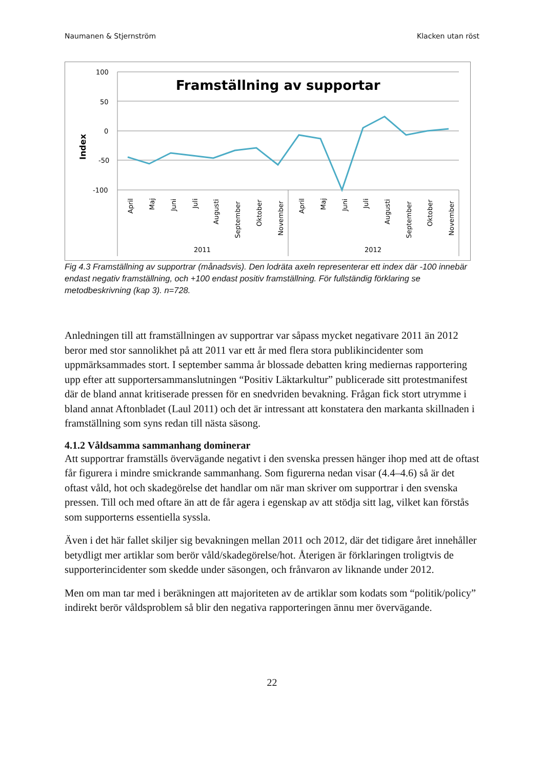Naumanen & Stjernström Klacken utan röst
100
50
0
-50
-100
Index
Framställning av supportar
April
Maj
Juni
Juli
Augusti
September
Oktober
November
April
Maj
Juni
Juli
Augusti
September
Oktober
November
2011
2012
Fig 4.3 Framställning av supportrar (månadsvis). Den lodräta axeln representerar ett index där -100 innebär endast negativ framställning, och +100 endast positiv framställning. För fullständig förklaring se metodbeskrivning (kap 3). n=728.
Anledningen till att framställningen av supportrar var såpass mycket negativare 2011 än 2012 beror med stor sannolikhet på att 2011 var ett år med flera stora publikincidenter som uppmärksammades stort. I september samma år blossade debatten kring mediernas rapportering upp efter att supportersammanslutningen “Positiv Läktarkultur” publicerade sitt protestmanifest där de bland annat kritiserade pressen för en snedvriden bevakning. Frågan fick stort utrymme i bland annat Aftonbladet (Laul 2011) och det är intressant att konstatera den markanta skillnaden i framställning som syns redan till nästa säsong.
4.1.2 Våldsamma sammanhang dominerar
Att supportrar framställs övervägande negativt i den svenska pressen hänger ihop med att de oftast får figurera i mindre smickrande sammanhang. Som figurerna nedan visar (4.4–4.6) så är det oftast våld, hot och skadegörelse det handlar om när man skriver om supportrar i den svenska pressen. Till och med oftare än att de får agera i egenskap av att stödja sitt lag, vilket kan förstås som supporterns essentiella syssla.
Även i det här fallet skiljer sig bevakningen mellan 2011 och 2012, där det tidigare året innehåller betydligt mer artiklar som berör våld/skadegörelse/hot. Återigen är förklaringen troligtvis de supporterincidenter som skedde under säsongen, och frånvaron av liknande under 2012.
Men om man tar med i beräkningen att majoriteten av de artiklar som kodats som “politik/policy” indirekt berör våldsproblem så blir den negativa rapporteringen ännu mer övervägande.
22